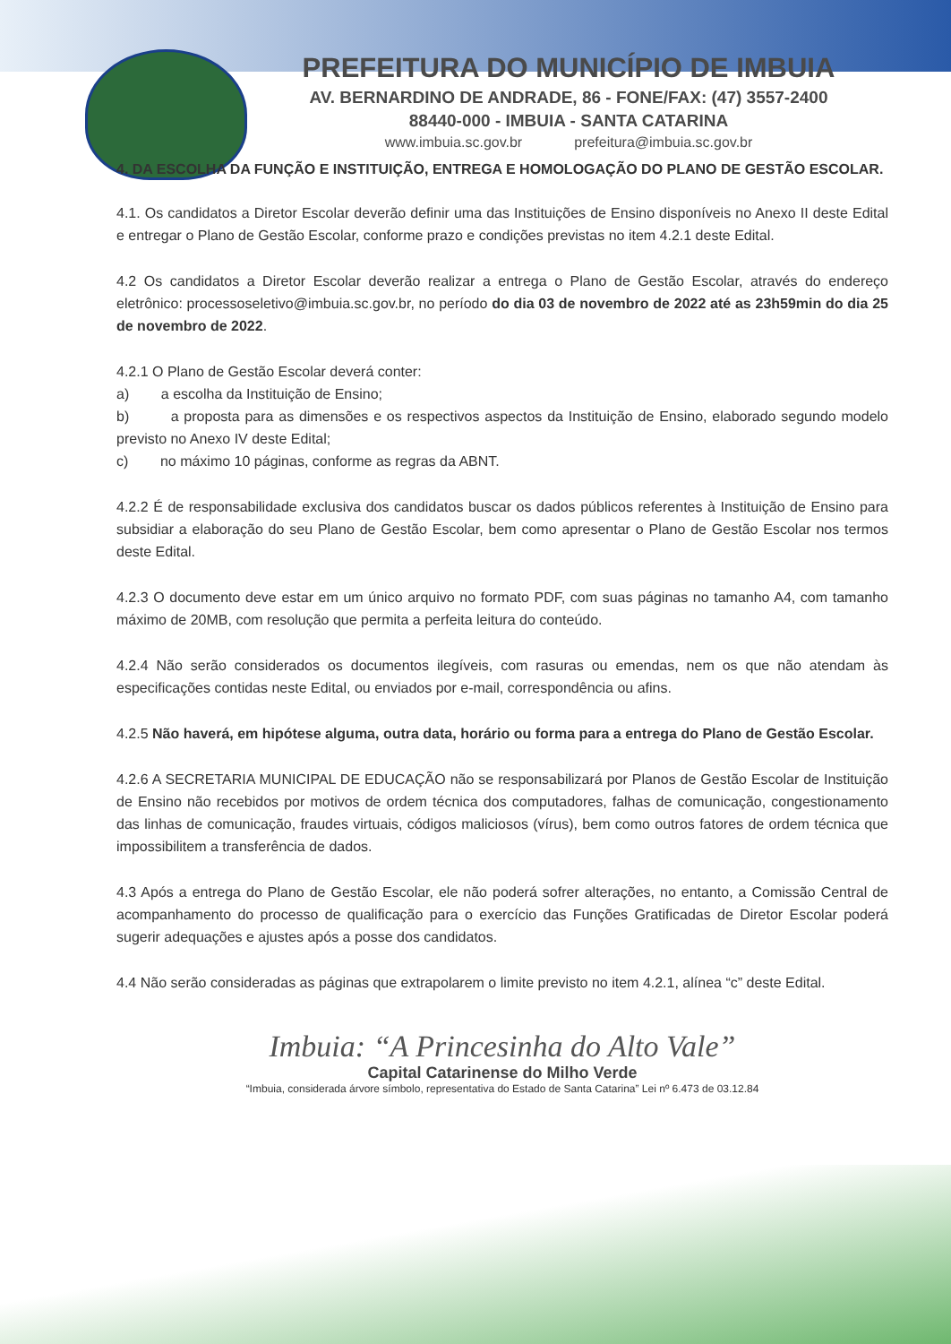PREFEITURA DO MUNICÍPIO DE IMBUIA
AV. BERNARDINO DE ANDRADE, 86 - FONE/FAX: (47) 3557-2400
88440-000 - IMBUIA - SANTA CATARINA
www.imbuia.sc.gov.br prefeitura@imbuia.sc.gov.br
4. DA ESCOLHA DA FUNÇÃO E INSTITUIÇÃO, ENTREGA E HOMOLOGAÇÃO DO PLANO DE GESTÃO ESCOLAR.
4.1. Os candidatos a Diretor Escolar deverão definir uma das Instituições de Ensino disponíveis no Anexo II deste Edital e entregar o Plano de Gestão Escolar, conforme prazo e condições previstas no item 4.2.1 deste Edital.
4.2 Os candidatos a Diretor Escolar deverão realizar a entrega o Plano de Gestão Escolar, através do endereço eletrônico: processoseletivo@imbuia.sc.gov.br, no período do dia 03 de novembro de 2022 até as 23h59min do dia 25 de novembro de 2022.
4.2.1 O Plano de Gestão Escolar deverá conter:
a) a escolha da Instituição de Ensino;
b) a proposta para as dimensões e os respectivos aspectos da Instituição de Ensino, elaborado segundo modelo previsto no Anexo IV deste Edital;
c) no máximo 10 páginas, conforme as regras da ABNT.
4.2.2 É de responsabilidade exclusiva dos candidatos buscar os dados públicos referentes à Instituição de Ensino para subsidiar a elaboração do seu Plano de Gestão Escolar, bem como apresentar o Plano de Gestão Escolar nos termos deste Edital.
4.2.3 O documento deve estar em um único arquivo no formato PDF, com suas páginas no tamanho A4, com tamanho máximo de 20MB, com resolução que permita a perfeita leitura do conteúdo.
4.2.4 Não serão considerados os documentos ilegíveis, com rasuras ou emendas, nem os que não atendam às especificações contidas neste Edital, ou enviados por e-mail, correspondência ou afins.
4.2.5 Não haverá, em hipótese alguma, outra data, horário ou forma para a entrega do Plano de Gestão Escolar.
4.2.6 A SECRETARIA MUNICIPAL DE EDUCAÇÃO não se responsabilizará por Planos de Gestão Escolar de Instituição de Ensino não recebidos por motivos de ordem técnica dos computadores, falhas de comunicação, congestionamento das linhas de comunicação, fraudes virtuais, códigos maliciosos (vírus), bem como outros fatores de ordem técnica que impossibilitem a transferência de dados.
4.3 Após a entrega do Plano de Gestão Escolar, ele não poderá sofrer alterações, no entanto, a Comissão Central de acompanhamento do processo de qualificação para o exercício das Funções Gratificadas de Diretor Escolar poderá sugerir adequações e ajustes após a posse dos candidatos.
4.4 Não serão consideradas as páginas que extrapolarem o limite previsto no item 4.2.1, alínea “c” deste Edital.
Imbuia: “A Princesinha do Alto Vale”
Capital Catarinense do Milho Verde
“Imbuia, considerada árvore símbolo, representativa do Estado de Santa Catarina” Lei nº 6.473 de 03.12.84